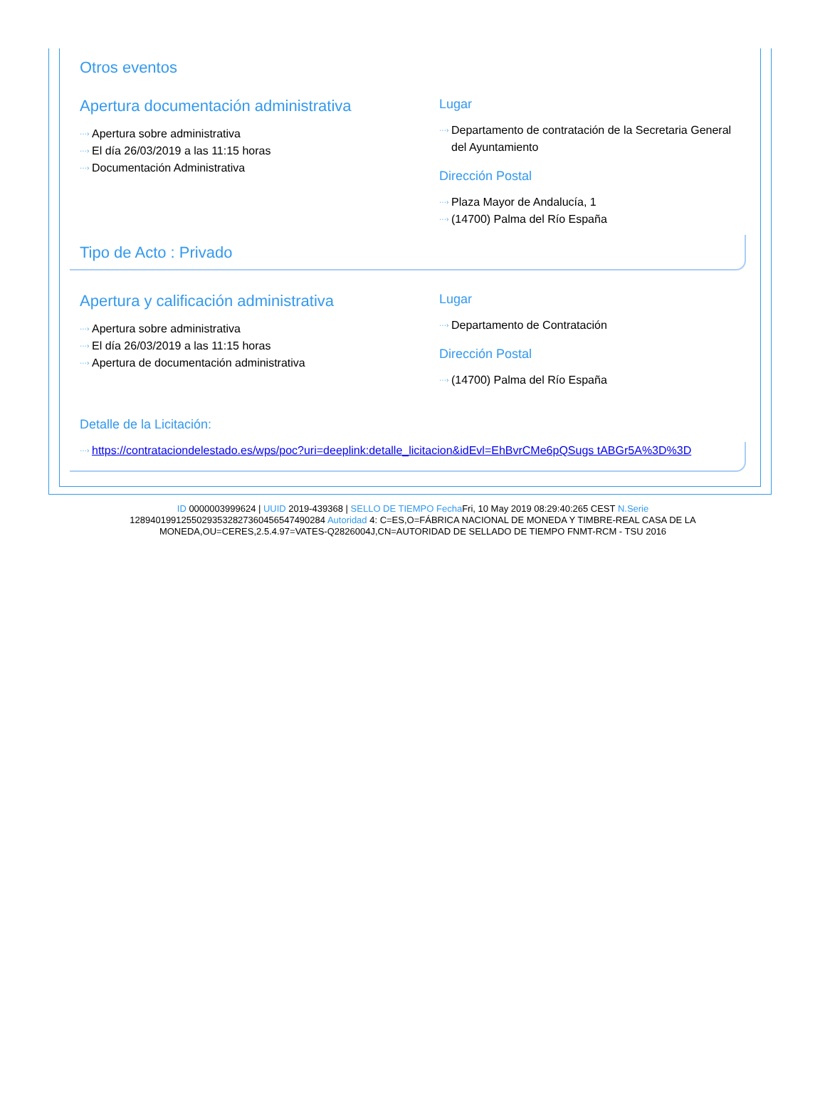Otros eventos
Apertura documentación administrativa
···› Apertura sobre administrativa
···› El día 26/03/2019 a las 11:15 horas
···› Documentación Administrativa
Lugar
···› Departamento de contratación de la Secretaria General del Ayuntamiento
Dirección Postal
···› Plaza Mayor de Andalucía, 1
···› (14700) Palma del Río España
Tipo de Acto : Privado
Apertura y calificación administrativa
···› Apertura sobre administrativa
···› El día 26/03/2019 a las 11:15 horas
···› Apertura de documentación administrativa
Lugar
···› Departamento de Contratación
Dirección Postal
···› (14700) Palma del Río España
Detalle de la Licitación:
···› https://contrataciondelestado.es/wps/poc?uri=deeplink:detalle_licitacion&idEvl=EhBvrCMe6pQSugs tABGr5A%3D%3D
ID 0000003999624 | UUID 2019-439368 | SELLO DE TIEMPO Fecha Fri, 10 May 2019 08:29:40:265 CEST N.Serie 128940199125502935328273604565474902​84 Autoridad 4: C=ES,O=FÁBRICA NACIONAL DE MONEDA Y TIMBRE-REAL CASA DE LA MONEDA,OU=CERES,2.5.4.97=VATES-Q2826004J,CN=AUTORIDAD DE SELLADO DE TIEMPO FNMT-RCM - TSU 2016